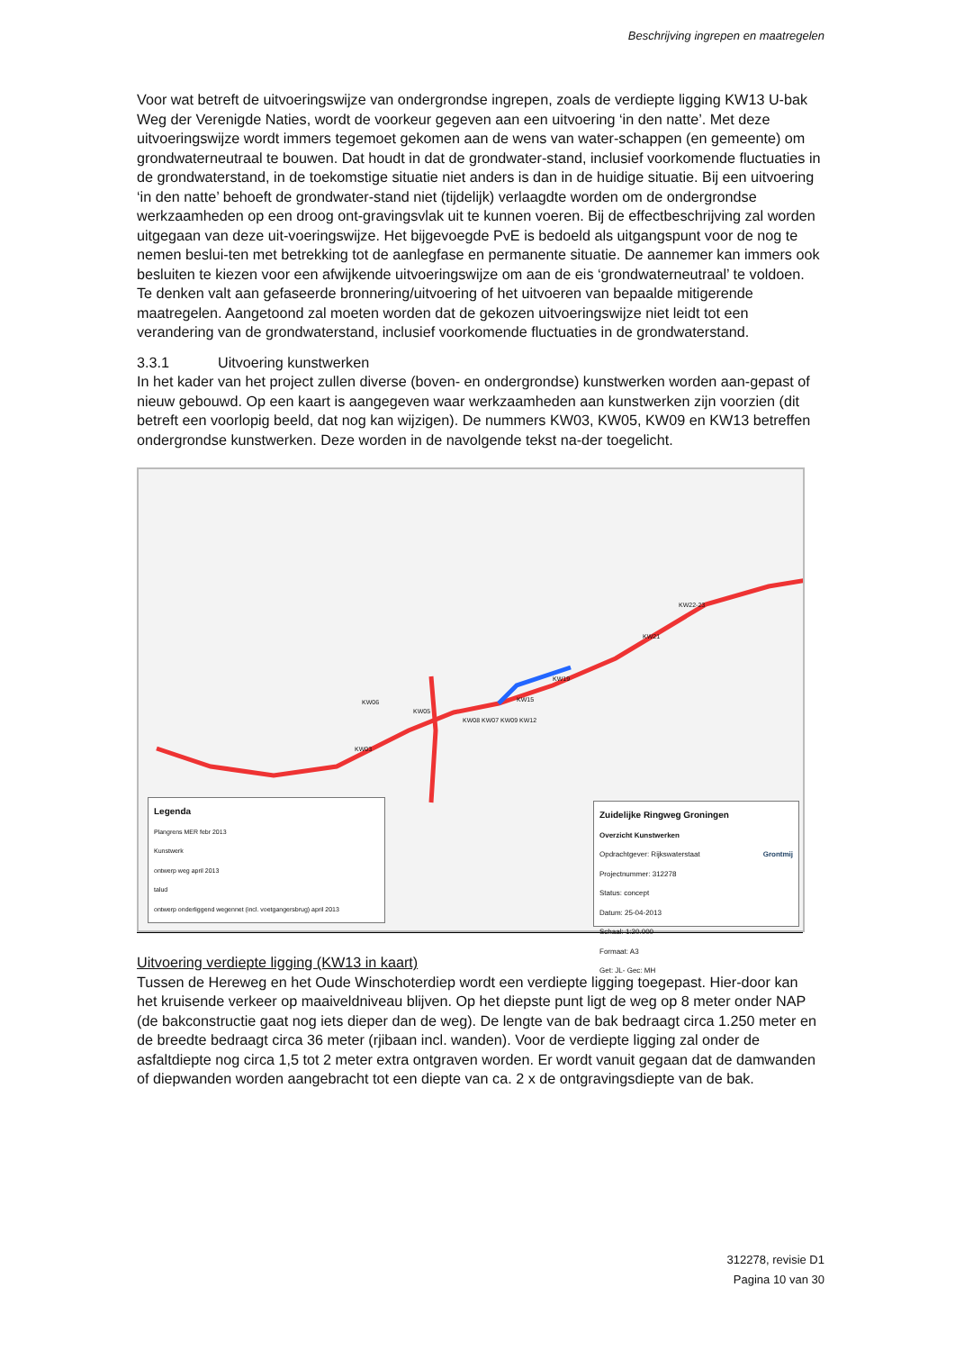Beschrijving ingrepen en maatregelen
Voor wat betreft de uitvoeringswijze van ondergrondse ingrepen, zoals de verdiepte ligging KW13 U-bak Weg der Verenigde Naties, wordt de voorkeur gegeven aan een uitvoering ‘in den natte’. Met deze uitvoeringswijze wordt immers tegemoet gekomen aan de wens van water-schappen (en gemeente) om grondwaterneutraal te bouwen. Dat houdt in dat de grondwater-stand, inclusief voorkomende fluctuaties in de grondwaterstand, in de toekomstige situatie niet anders is dan in de huidige situatie. Bij een uitvoering ‘in den natte’ behoeft de grondwater-stand niet (tijdelijk) verlaagdte worden om de ondergrondse werkzaamheden op een droog ont-gravingsvlak uit te kunnen voeren. Bij de effectbeschrijving zal worden uitgegaan van deze uit-voeringswijze. Het bijgevoegde PvE is bedoeld als uitgangspunt voor de nog te nemen beslui-ten met betrekking tot de aanlegfase en permanente situatie. De aannemer kan immers ook besluiten te kiezen voor een afwijkende uitvoeringswijze om aan de eis ‘grondwaterneutraal’ te voldoen. Te denken valt aan gefaseerde bronnering/uitvoering of het uitvoeren van bepaalde mitigerende maatregelen. Aangetoond zal moeten worden dat de gekozen uitvoeringswijze niet leidt tot een verandering van de grondwaterstand, inclusief voorkomende fluctuaties in de grondwaterstand.
3.3.1 Uitvoering kunstwerken
In het kader van het project zullen diverse (boven- en ondergrondse) kunstwerken worden aan-gepast of nieuw gebouwd. Op een kaart is aangegeven waar werkzaamheden aan kunstwerken zijn voorzien (dit betreft een voorlopig beeld, dat nog kan wijzigen). De nummers KW03, KW05, KW09 en KW13 betreffen ondergrondse kunstwerken. Deze worden in de navolgende tekst na-der toegelicht.
KW06
KW05
KW03
KW08 KW07 KW09 KW12
KW15
KW19
KW21
KW22-23
Legenda
Plangrens MER febr 2013
Kunstwerk
ontwerp weg april 2013
talud
ontwerp onderliggend wegennet (incl. voetgangersbrug) april 2013
Zuidelijke Ringweg Groningen
Overzicht Kunstwerken
Grontmij Opdrachtgever: Rijkswaterstaat
Projectnummer: 312278
Status: concept
Datum: 25-04-2013
Schaal: 1:20.000
Formaat: A3
Get: JL- Gec: MH
Uitvoering verdiepte ligging (KW13 in kaart)
Tussen de Hereweg en het Oude Winschoterdiep wordt een verdiepte ligging toegepast. Hier-door kan het kruisende verkeer op maaiveldniveau blijven. Op het diepste punt ligt de weg op 8 meter onder NAP (de bakconstructie gaat nog iets dieper dan de weg). De lengte van de bak bedraagt circa 1.250 meter en de breedte bedraagt circa 36 meter (rjibaan incl. wanden). Voor de verdiepte ligging zal onder de asfaltdiepte nog circa 1,5 tot 2 meter extra ontgraven worden. Er wordt vanuit gegaan dat de damwanden of diepwanden worden aangebracht tot een diepte van ca. 2 x de ontgravingsdiepte van de bak.
312278, revisie D1
Pagina 10 van 30